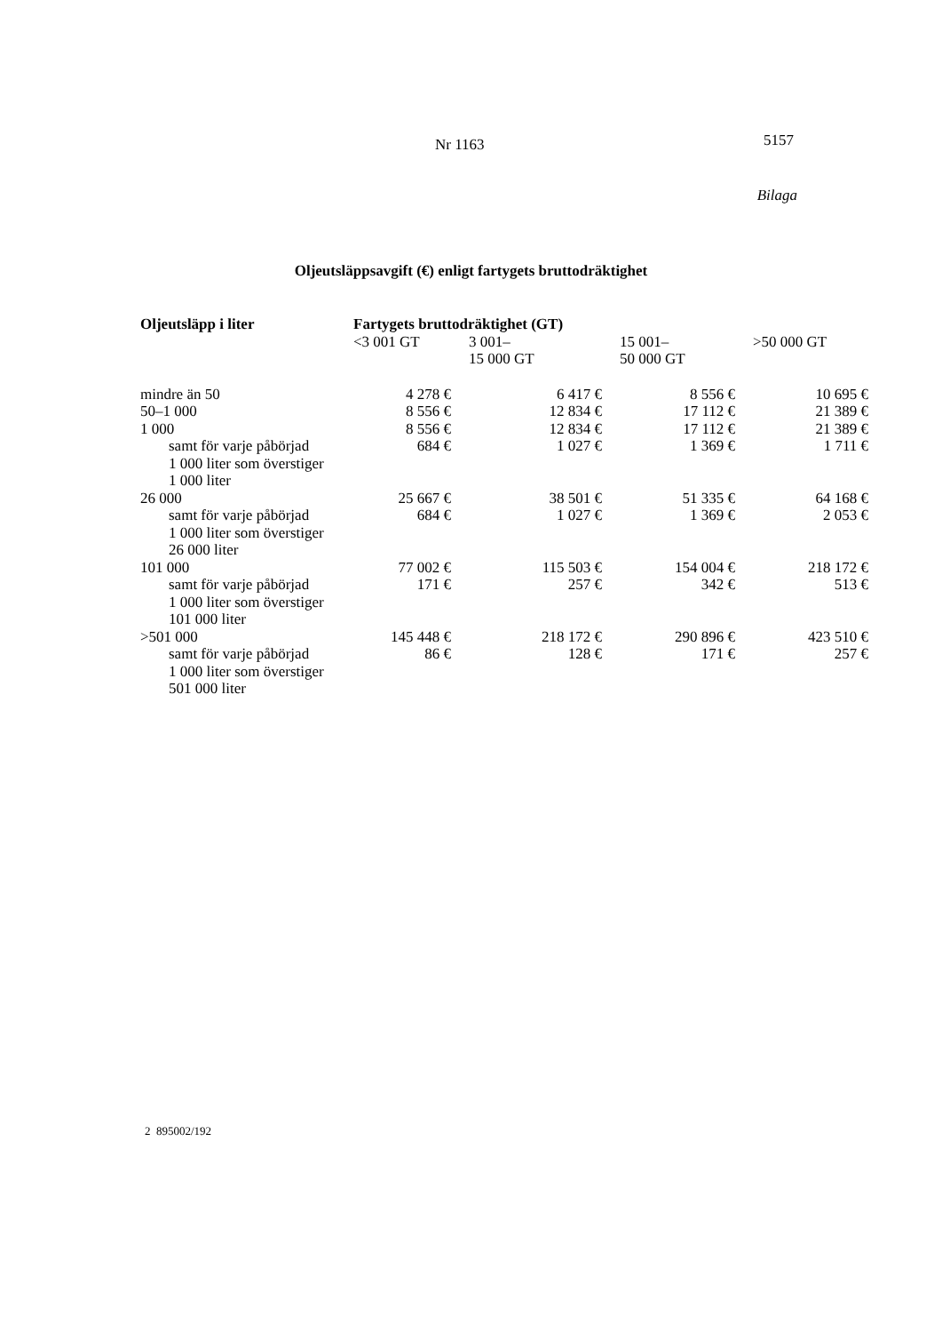Nr 1163 5157
Bilaga
Oljeutsläppsavgift (€) enligt fartygets bruttodräktighet
| Oljeutsläpp i liter | Fartygets bruttodräktighet (GT) | | | |
| --- | --- | --- | --- | --- |
| | <3 001 GT | 3 001– 15 000 GT | 15 001– 50 000 GT | >50 000 GT |
| mindre än 50 | 4 278 € | 6 417 € | 8 556 € | 10 695 € |
| 50–1 000 | 8 556 € | 12 834 € | 17 112 € | 21 389 € |
| 1 000 | 8 556 € | 12 834 € | 17 112 € | 21 389 € |
| samt för varje påbörjad 1 000 liter som överstiger 1 000 liter | 684 € | 1 027 € | 1 369 € | 1 711 € |
| 26 000 | 25 667 € | 38 501 € | 51 335 € | 64 168 € |
| samt för varje påbörjad 1 000 liter som överstiger 26 000 liter | 684 € | 1 027 € | 1 369 € | 2 053 € |
| 101 000 | 77 002 € | 115 503 € | 154 004 € | 218 172 € |
| samt för varje påbörjad 1 000 liter som överstiger 101 000 liter | 171 € | 257 € | 342 € | 513 € |
| >501 000 | 145 448 € | 218 172 € | 290 896 € | 423 510 € |
| samt för varje påbörjad 1 000 liter som överstiger 501 000 liter | 86 € | 128 € | 171 € | 257 € |
2 895002/192